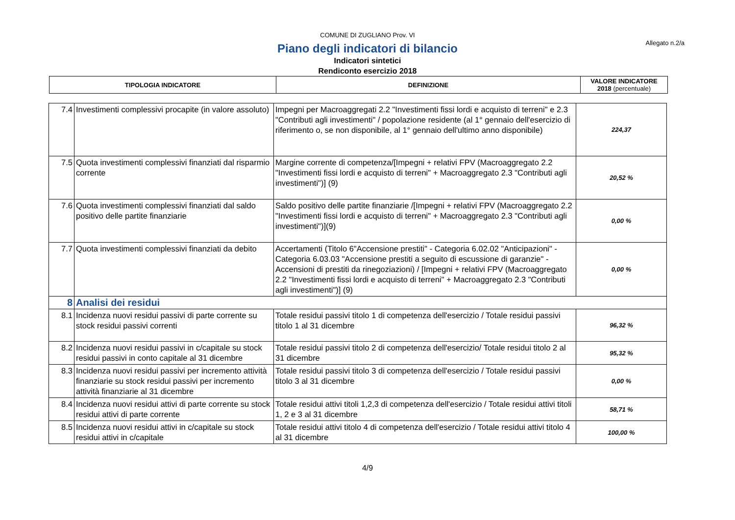COMUNE DI ZUGLIANO Prov. VI
Allegato n.2/a
Piano degli indicatori di bilancio
Indicatori sintetici
Rendiconto esercizio 2018
| TIPOLOGIA INDICATORE | DEFINIZIONE | VALORE INDICATORE 2018 (percentuale) |
| --- | --- | --- |
| 7.4 | Investimenti complessivi procapite (in valore assoluto) | Impegni per Macroaggregati 2.2 "Investimenti fissi lordi e acquisto di terreni" e 2.3 "Contributi agli investimenti" / popolazione residente (al 1° gennaio dell'esercizio di riferimento o, se non disponibile, al 1° gennaio dell'ultimo anno disponibile) | 224,37 |
| 7.5 | Quota investimenti complessivi finanziati dal risparmio corrente | Margine corrente di competenza/[Impegni + relativi FPV (Macroaggregato 2.2 "Investimenti fissi lordi e acquisto di terreni" + Macroaggregato 2.3 "Contributi agli investimenti")] (9) | 20,52 % |
| 7.6 | Quota investimenti complessivi finanziati dal saldo positivo delle partite finanziarie | Saldo positivo delle partite finanziarie /[Impegni + relativi FPV (Macroaggregato 2.2 "Investimenti fissi lordi e acquisto di terreni" + Macroaggregato 2.3 "Contributi agli investimenti")](9) | 0,00 % |
| 7.7 | Quota investimenti complessivi finanziati da debito | Accertamenti (Titolo 6"Accensione prestiti" - Categoria 6.02.02 "Anticipazioni" - Categoria 6.03.03 "Accensione prestiti a seguito di escussione di garanzie" - Accensioni di prestiti da rinegoziazioni) / [Impegni + relativi FPV (Macroaggregato 2.2 "Investimenti fissi lordi e acquisto di terreni" + Macroaggregato 2.3 "Contributi agli investimenti")] (9) | 0,00 % |
| 8 | Analisi dei residui | | |
| 8.1 | Incidenza nuovi residui passivi di parte corrente su stock residui passivi correnti | Totale residui passivi titolo 1 di competenza dell'esercizio / Totale residui passivi titolo 1 al 31 dicembre | 96,32 % |
| 8.2 | Incidenza nuovi residui passivi in c/capitale su stock residui passivi in conto capitale al 31 dicembre | Totale residui passivi titolo 2 di competenza dell'esercizio/ Totale residui titolo 2 al 31 dicembre | 95,32 % |
| 8.3 | Incidenza nuovi residui passivi per incremento attività finanziarie su stock residui passivi per incremento attività finanziarie al 31 dicembre | Totale residui passivi titolo 3 di competenza dell'esercizio / Totale residui passivi titolo 3 al 31 dicembre | 0,00 % |
| 8.4 | Incidenza nuovi residui attivi di parte corrente su stock residui attivi di parte corrente | Totale residui attivi titoli 1,2,3 di competenza dell'esercizio / Totale residui attivi titoli 1, 2 e 3 al 31 dicembre | 58,71 % |
| 8.5 | Incidenza nuovi residui attivi in c/capitale su stock residui attivi in c/capitale | Totale residui attivi titolo 4 di competenza dell'esercizio / Totale residui attivi titolo 4 al 31 dicembre | 100,00 % |
4/9